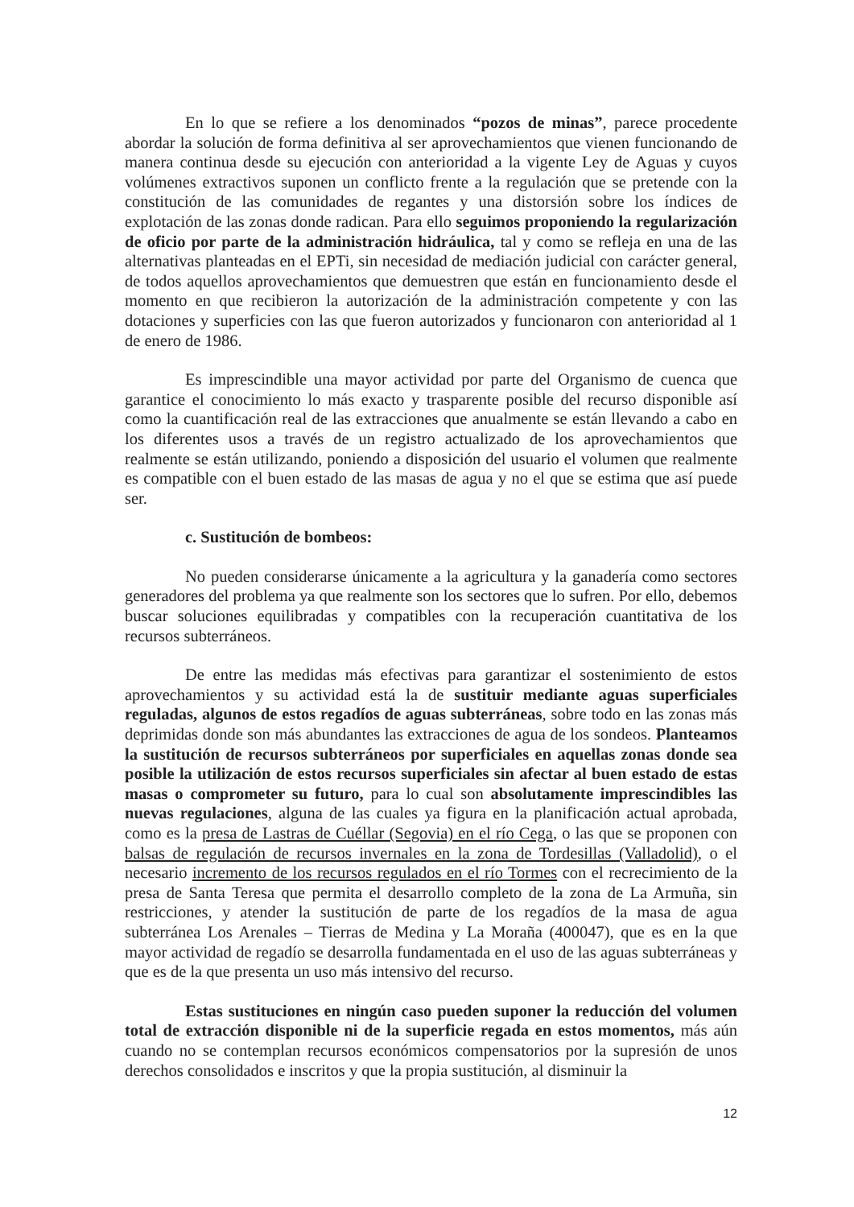En lo que se refiere a los denominados “pozos de minas”, parece procedente abordar la solución de forma definitiva al ser aprovechamientos que vienen funcionando de manera continua desde su ejecución con anterioridad a la vigente Ley de Aguas y cuyos volúmenes extractivos suponen un conflicto frente a la regulación que se pretende con la constitución de las comunidades de regantes y una distorsión sobre los índices de explotación de las zonas donde radican. Para ello seguimos proponiendo la regularización de oficio por parte de la administración hidráulica, tal y como se refleja en una de las alternativas planteadas en el EPTi, sin necesidad de mediación judicial con carácter general, de todos aquellos aprovechamientos que demuestren que están en funcionamiento desde el momento en que recibieron la autorización de la administración competente y con las dotaciones y superficies con las que fueron autorizados y funcionaron con anterioridad al 1 de enero de 1986.
Es imprescindible una mayor actividad por parte del Organismo de cuenca que garantice el conocimiento lo más exacto y trasparente posible del recurso disponible así como la cuantificación real de las extracciones que anualmente se están llevando a cabo en los diferentes usos a través de un registro actualizado de los aprovechamientos que realmente se están utilizando, poniendo a disposición del usuario el volumen que realmente es compatible con el buen estado de las masas de agua y no el que se estima que así puede ser.
c. Sustitución de bombeos:
No pueden considerarse únicamente a la agricultura y la ganadería como sectores generadores del problema ya que realmente son los sectores que lo sufren. Por ello, debemos buscar soluciones equilibradas y compatibles con la recuperación cuantitativa de los recursos subterráneos.
De entre las medidas más efectivas para garantizar el sostenimiento de estos aprovechamientos y su actividad está la de sustituir mediante aguas superficiales reguladas, algunos de estos regadíos de aguas subterráneas, sobre todo en las zonas más deprimidas donde son más abundantes las extracciones de agua de los sondeos. Planteamos la sustitución de recursos subterráneos por superficiales en aquellas zonas donde sea posible la utilización de estos recursos superficiales sin afectar al buen estado de estas masas o comprometer su futuro, para lo cual son absolutamente imprescindibles las nuevas regulaciones, alguna de las cuales ya figura en la planificación actual aprobada, como es la presa de Lastras de Cuéllar (Segovia) en el río Cega, o las que se proponen con balsas de regulación de recursos invernales en la zona de Tordesillas (Valladolid), o el necesario incremento de los recursos regulados en el río Tormes con el recrecimiento de la presa de Santa Teresa que permita el desarrollo completo de la zona de La Armuña, sin restricciones, y atender la sustitución de parte de los regadíos de la masa de agua subterránea Los Arenales – Tierras de Medina y La Moraña (400047), que es en la que mayor actividad de regadío se desarrolla fundamentada en el uso de las aguas subterráneas y que es de la que presenta un uso más intensivo del recurso.
Estas sustituciones en ningún caso pueden suponer la reducción del volumen total de extracción disponible ni de la superficie regada en estos momentos, más aún cuando no se contemplan recursos económicos compensatorios por la supresión de unos derechos consolidados e inscritos y que la propia sustitución, al disminuir la
12